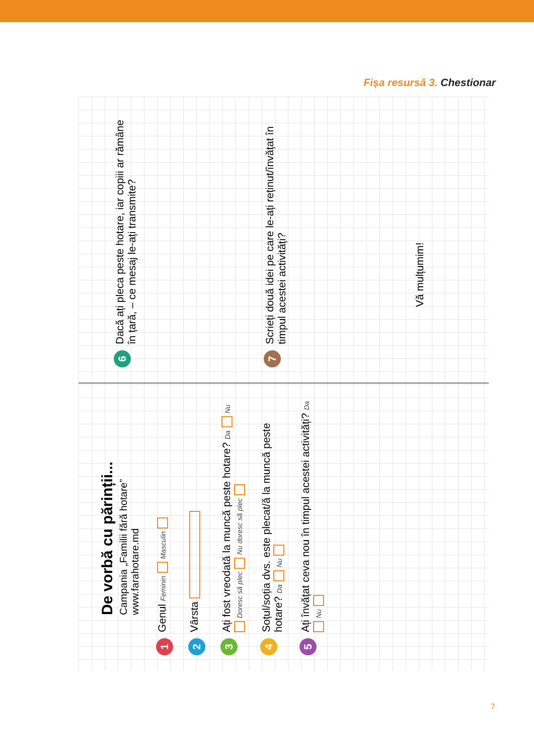Fișa resursă 3. Chestionar
De vorbă cu părinții...
Campania „Familii fără hotare”
www.farahotare.md
1
Genul Feminin Masculin
2
Vârsta
3
Ați fost vreodată la muncă peste hotare? Da Nu Doresc să plec Nu doresc să plec
4
Soțul/soția dvs. este plecat/ă la muncă peste hotare? Da Nu
5
Ați învățat ceva nou în timpul acestei activități? Da Nu
6
Dacă ați pleca peste hotare, iar copiii ar rămâne în țară, – ce mesaj le-ați transmite?
7
Scrieți două idei pe care le-ați reținut/învățat în timpul acestei activități?
Vă mulțumim!
7